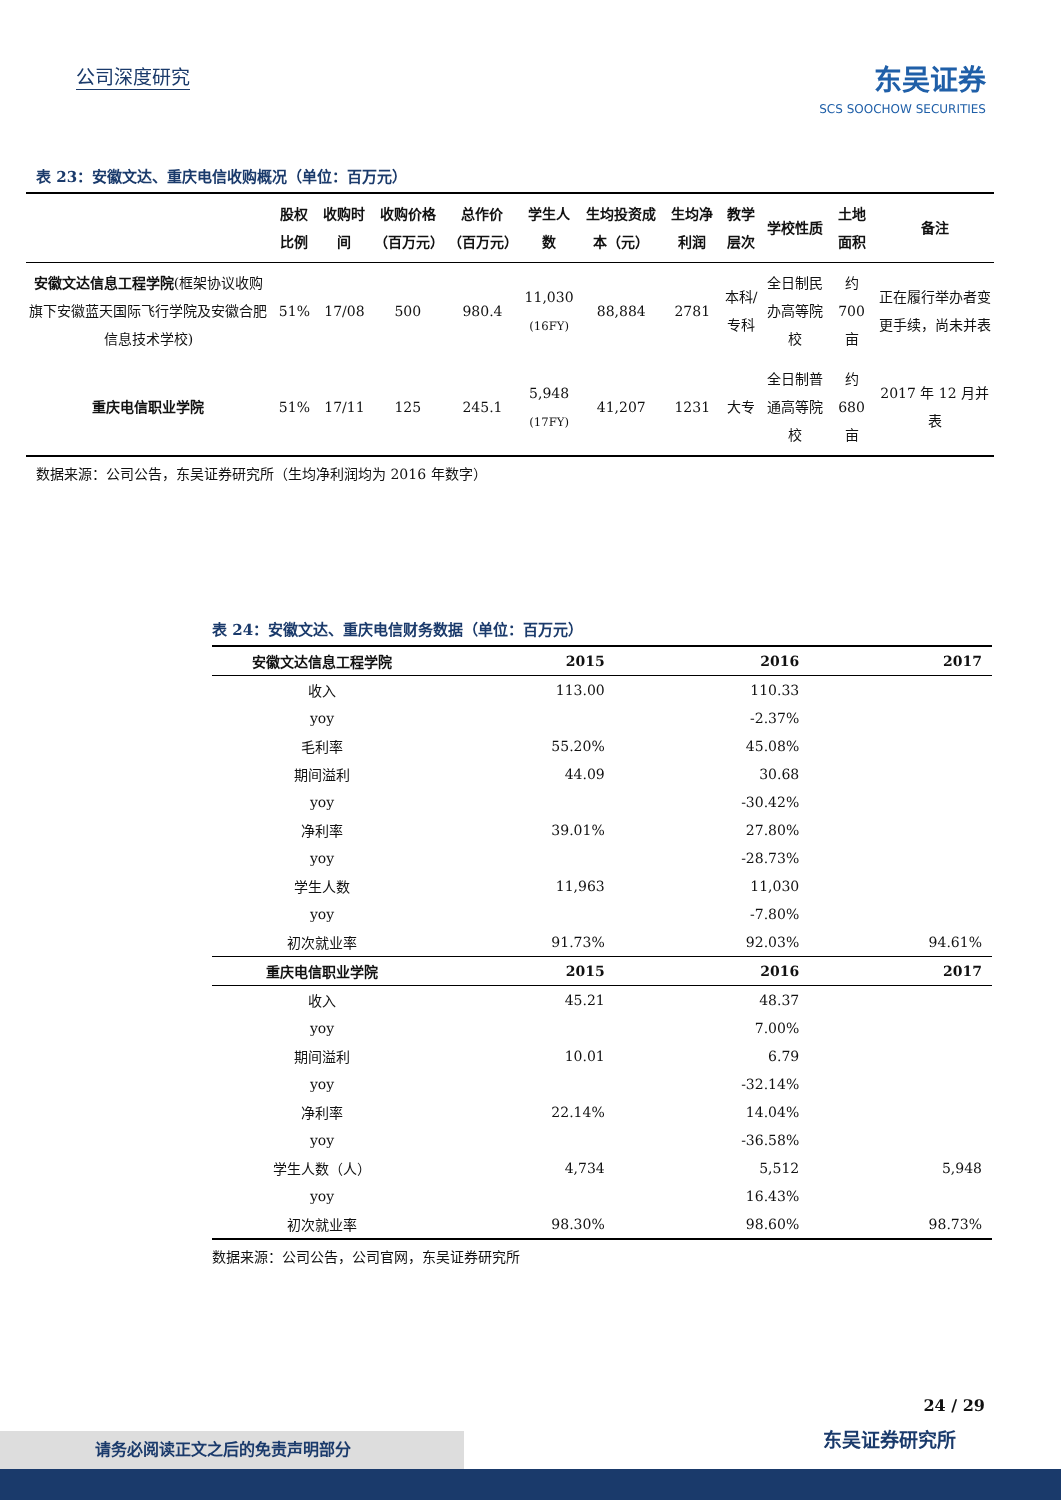公司深度研究 东吴证券
SCS SOOCHOW SECURITIES
表 23：安徽文达、重庆电信收购概况（单位：百万元）
| | 股权比例 | 收购时间 | 收购价格（百万元） | 总作价（百万元） | 学生人数 | 生均投资成本（元） | 生均净利润 | 教学层次 | 学校性质 | 土地面积 | 备注 |
| --- | --- | --- | --- | --- | --- | --- | --- | --- | --- | --- | --- |
| 安徽文达信息工程学院 (框架协议收购旗下安徽蓝天国际飞行学院及安徽合肥信息技术学校) | 51% | 17/08 | 500 | 980.4 | 11,030 (16FY) | 88,884 | 2781 | 本科/专科 | 全日制民办高等院校 | 约 700 亩 | 正在履行举办者变更手续，尚未并表 |
| 重庆电信职业学院 | 51% | 17/11 | 125 | 245.1 | 5,948 (17FY) | 41,207 | 1231 | 大专 | 全日制普通高等院校 | 约 680 亩 | 2017 年 12 月并表 |
数据来源：公司公告，东吴证券研究所（生均净利润均为 2016 年数字）
表 24：安徽文达、重庆电信财务数据（单位：百万元）
| 安徽文达信息工程学院 | 2015 | 2016 | 2017 |
| --- | --- | --- | --- |
| 收入 | 113.00 | 110.33 | |
| yoy | | -2.37% | |
| 毛利率 | 55.20% | 45.08% | |
| 期间溢利 | 44.09 | 30.68 | |
| yoy | | -30.42% | |
| 净利率 | 39.01% | 27.80% | |
| yoy | | -28.73% | |
| 学生人数 | 11,963 | 11,030 | |
| yoy | | -7.80% | |
| 初次就业率 | 91.73% | 92.03% | 94.61% |
| 重庆电信职业学院 | 2015 | 2016 | 2017 |
| 收入 | 45.21 | 48.37 | |
| yoy | | 7.00% | |
| 期间溢利 | 10.01 | 6.79 | |
| yoy | | -32.14% | |
| 净利率 | 22.14% | 14.04% | |
| yoy | | -36.58% | |
| 学生人数（人） | 4,734 | 5,512 | 5,948 |
| yoy | | 16.43% | |
| 初次就业率 | 98.30% | 98.60% | 98.73% |
数据来源：公司公告，公司官网，东吴证券研究所
24 / 29
请务必阅读正文之后的免责声明部分 东吴证券研究所